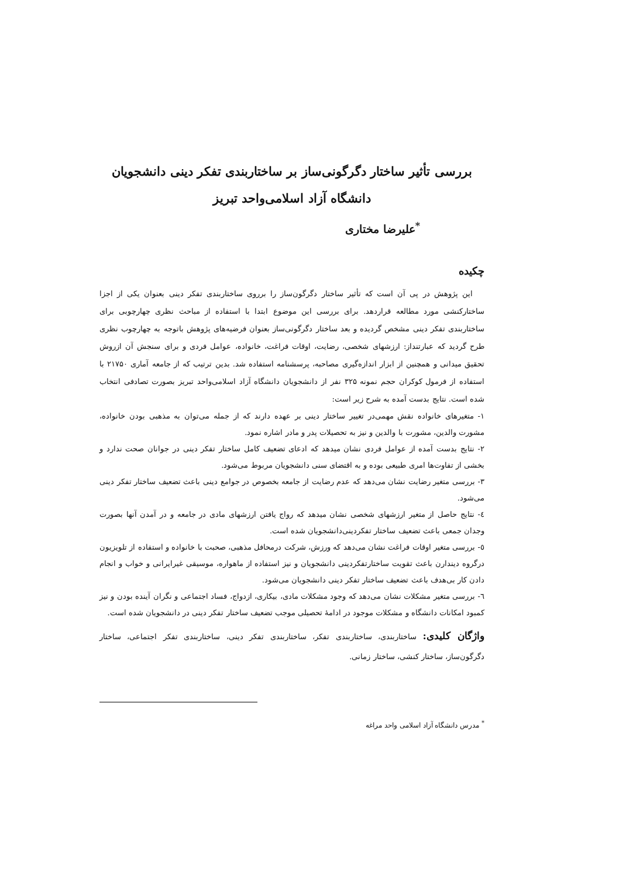بررسی تأثیر ساختار دگرگونی‌ساز بر ساختاربندی تفکر دینی دانشجویان
دانشگاه آزاد اسلامی‌واحد تبریز
<sup>*</sup> علیرضا مختاری
چکیده
این پژوهش در پی آن است که تأثیر ساختار دگرگون‌ساز را برروی ساختاربندی تفکر دینی بعنوان یکی از اجزا ساختارکنشی مورد مطالعه قراردهد. برای بررسی این موضوع ابتدا با استفاده از مباحث نظری چهارچوبی برای ساختاربندی تفکر دینی مشخص گردیده و بعد ساختار دگرگونی‌ساز بعنوان فرضیه‌های پژوهش باتوجه به چهارچوب نظری طرح گردید که عبارتنداز: ارزشهای شخصی، رضایت، اوقات فراغت، خانواده، عوامل فردی و برای سنجش آن ازروش تحقیق میدانی و همچنین از ابزار اندازه‌گیری مصاحبه، پرسشنامه استفاده شد. بدین ترتیب که از جامعه آماری ۲۱۷۵۰ با استفاده از فرمول کوکران حجم نمونه ۳۲۵ نفر از دانشجویان دانشگاه آزاد اسلامی‌واحد تبریز بصورت تصادفی انتخاب شده است. نتایج بدست آمده به شرح زیر است:
۱- متغیرهای خانواده نقش مهمی‌در تغییر ساختار دینی بر عهده دارند که از جمله می‌توان به مذهبی بودن خانواده، مشورت والدین، مشورت با والدین و نیز به تحصیلات پدر و مادر اشاره نمود.
۲- نتایج بدست آمده از عوامل فردی نشان میدهد که ادعای تضعیف کامل ساختار تفکر دینی در جوانان صحت ندارد و بخشی از تفاوت‌ها امری طبیعی بوده و به اقتضای سنی دانشجویان مربوط می‌شود.
۳- بررسی متغیر رضایت نشان می‌دهد که عدم رضایت از جامعه بخصوص در جوامع دینی باعث تضعیف ساختار تفکر دینی می‌شود.
٤- نتایج حاصل از متغیر ارزشهای شخصی نشان میدهد که رواج یافتن ارزشهای مادی در جامعه و در آمدن آنها بصورت وجدان جمعی باعث تضعیف ساختار تفکردینی‌دانشجویان شده است.
٥- بررسی متغیر اوقات فراغت نشان می‌دهد که ورزش، شرکت درمحافل مذهبی، صحبت با خانواده و استفاده از تلویزیون درگروه دیندارن باعث تقویت ساختارتفکردینی دانشجویان و نیز استفاده از ماهواره، موسیقی غیرایرانی و خواب و انجام دادن کار بی‌هدف باعث تضعیف ساختار تفکر دینی دانشجویان می‌شود.
٦- بررسی متغیر مشکلات نشان می‌دهد که وجود مشکلات مادی، بیکاری، ازدواج، فساد اجتماعی و نگران آینده بودن و نیز کمبود امکانات دانشگاه و مشکلات موجود در ادامهٔ تحصیلی موجب تضعیف ساختار تفکر دینی در دانشجویان شده است.
واژگان کلیدی: ساختاربندی، ساختاربندی تفکر، ساختاربندی تفکر دینی، ساختاربندی تفکر اجتماعی، ساختار دگرگون‌ساز، ساختار کنشی، ساختار زمانی.
<sup>*</sup> مدرس دانشگاه آزاد اسلامی واحد مراغه